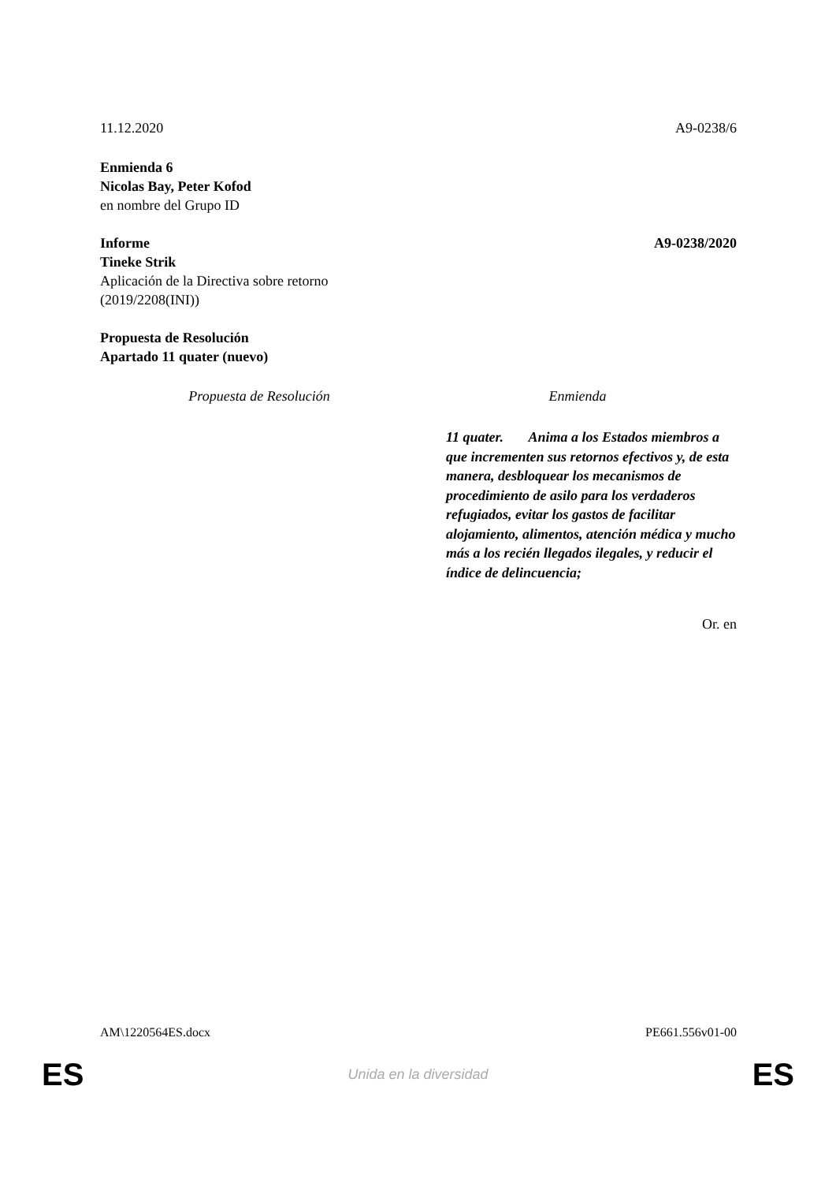11.12.2020 A9-0238/6
Enmienda 6
Nicolas Bay, Peter Kofod
en nombre del Grupo ID
Informe A9-0238/2020
Tineke Strik
Aplicación de la Directiva sobre retorno
(2019/2208(INI))
Propuesta de Resolución
Apartado 11 quater (nuevo)
| Propuesta de Resolución | Enmienda |
| --- | --- |
| | 11 quater. Anima a los Estados miembros a que incrementen sus retornos efectivos y, de esta manera, desbloquear los mecanismos de procedimiento de asilo para los verdaderos refugiados, evitar los gastos de facilitar alojamiento, alimentos, atención médica y mucho más a los recién llegados ilegales, y reducir el índice de delincuencia; |
Or. en
AM\1220564ES.docx PE661.556v01-00
ES
Unida en la diversidad ES